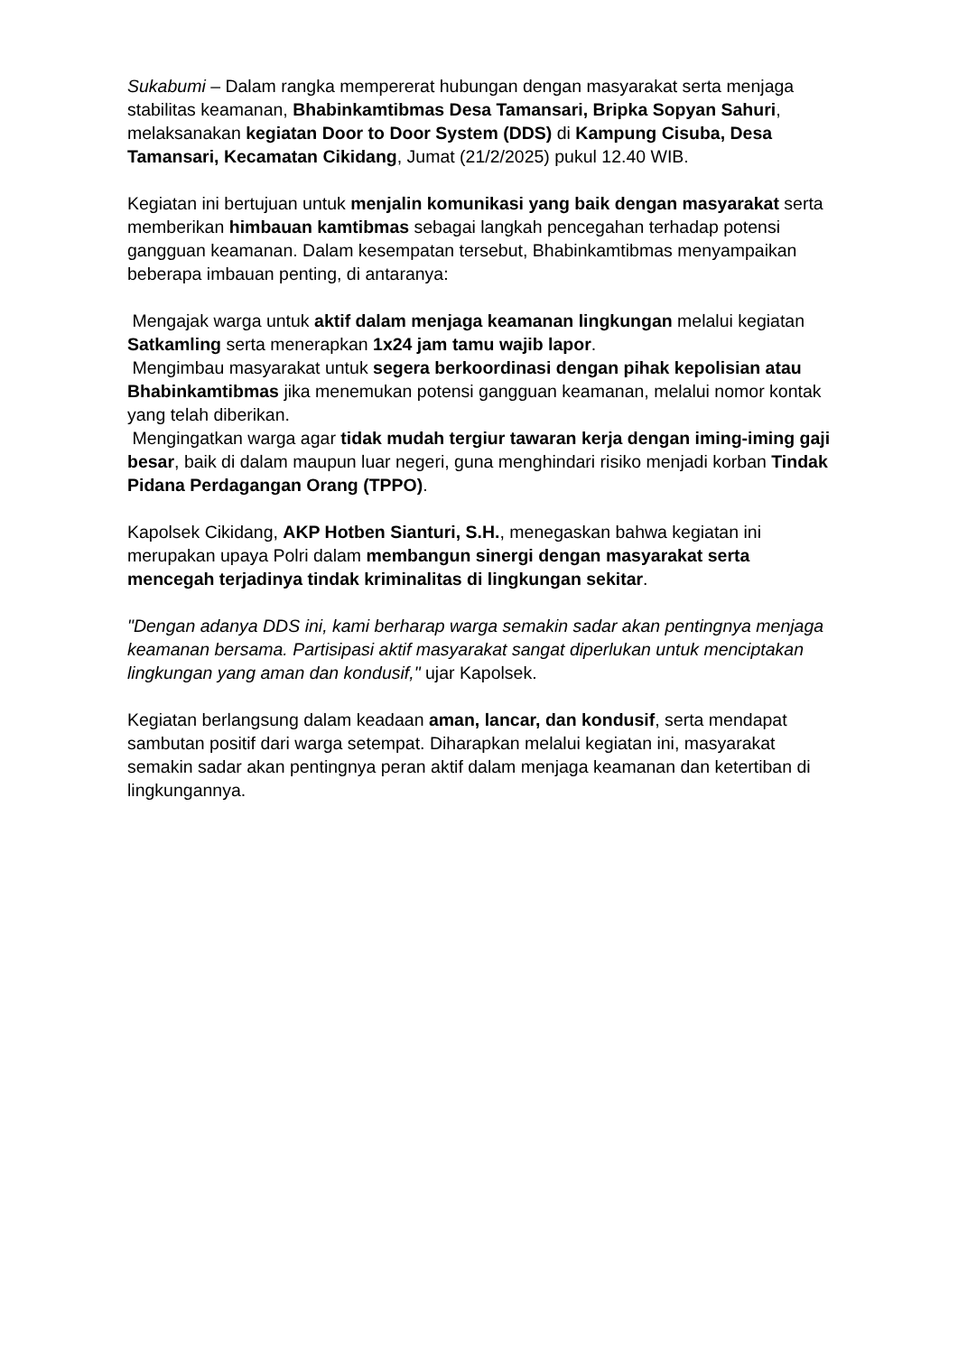Sukabumi – Dalam rangka mempererat hubungan dengan masyarakat serta menjaga stabilitas keamanan, Bhabinkamtibmas Desa Tamansari, Bripka Sopyan Sahuri, melaksanakan kegiatan Door to Door System (DDS) di Kampung Cisuba, Desa Tamansari, Kecamatan Cikidang, Jumat (21/2/2025) pukul 12.40 WIB.
Kegiatan ini bertujuan untuk menjalin komunikasi yang baik dengan masyarakat serta memberikan himbauan kamtibmas sebagai langkah pencegahan terhadap potensi gangguan keamanan. Dalam kesempatan tersebut, Bhabinkamtibmas menyampaikan beberapa imbauan penting, di antaranya:
Mengajak warga untuk aktif dalam menjaga keamanan lingkungan melalui kegiatan Satkamling serta menerapkan 1x24 jam tamu wajib lapor.
Mengimbau masyarakat untuk segera berkoordinasi dengan pihak kepolisian atau Bhabinkamtibmas jika menemukan potensi gangguan keamanan, melalui nomor kontak yang telah diberikan.
Mengingatkan warga agar tidak mudah tergiur tawaran kerja dengan iming-iming gaji besar, baik di dalam maupun luar negeri, guna menghindari risiko menjadi korban Tindak Pidana Perdagangan Orang (TPPO).
Kapolsek Cikidang, AKP Hotben Sianturi, S.H., menegaskan bahwa kegiatan ini merupakan upaya Polri dalam membangun sinergi dengan masyarakat serta mencegah terjadinya tindak kriminalitas di lingkungan sekitar.
"Dengan adanya DDS ini, kami berharap warga semakin sadar akan pentingnya menjaga keamanan bersama. Partisipasi aktif masyarakat sangat diperlukan untuk menciptakan lingkungan yang aman dan kondusif," ujar Kapolsek.
Kegiatan berlangsung dalam keadaan aman, lancar, dan kondusif, serta mendapat sambutan positif dari warga setempat. Diharapkan melalui kegiatan ini, masyarakat semakin sadar akan pentingnya peran aktif dalam menjaga keamanan dan ketertiban di lingkungannya.